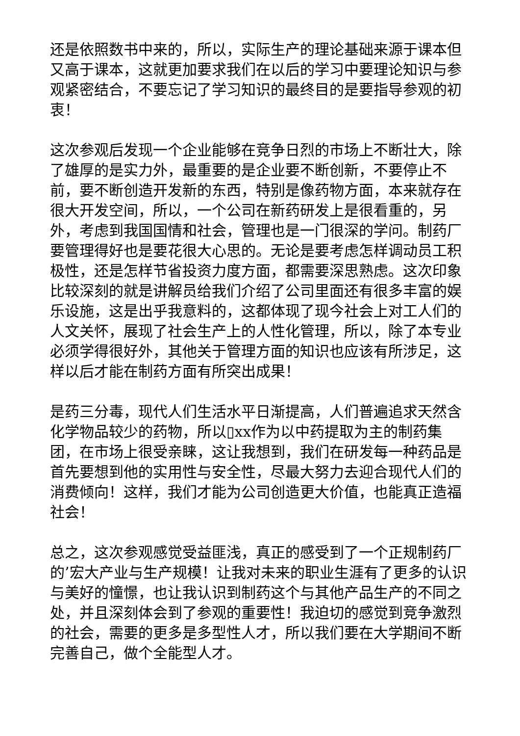还是依照数书中来的，所以，实际生产的理论基础来源于课本但又高于课本，这就更加要求我们在以后的学习中要理论知识与参观紧密结合，不要忘记了学习知识的最终目的是要指导参观的初衷！
这次参观后发现一个企业能够在竞争日烈的市场上不断壮大，除了雄厚的是实力外，最重要的是企业要不断创新，不要停止不前，要不断创造开发新的东西，特别是像药物方面，本来就存在很大开发空间，所以，一个公司在新药研发上是很看重的，另外，考虑到我国国情和社会，管理也是一门很深的学问。制药厂要管理得好也是要花很大心思的。无论是要考虑怎样调动员工积极性，还是怎样节省投资力度方面，都需要深思熟虑。这次印象比较深刻的就是讲解员给我们介绍了公司里面还有很多丰富的娱乐设施，这是出乎我意料的，这都体现了现今社会上对工人们的人文关怀，展现了社会生产上的人性化管理，所以，除了本专业必须学得很好外，其他关于管理方面的知识也应该有所涉足，这样以后才能在制药方面有所突出成果！
是药三分毒，现代人们生活水平日渐提高，人们普遍追求天然含化学物品较少的药物，所以▯xx作为以中药提取为主的制药集团，在市场上很受亲睐，这让我想到，我们在研发每一种药品是首先要想到他的实用性与安全性，尽最大努力去迎合现代人们的消费倾向！这样，我们才能为公司创造更大价值，也能真正造福社会！
总之，这次参观感觉受益匪浅，真正的感受到了一个正规制药厂的’宏大产业与生产规模！让我对未来的职业生涯有了更多的认识与美好的憧憬，也让我认识到制药这个与其他产品生产的不同之处，并且深刻体会到了参观的重要性！我迫切的感觉到竞争激烈的社会，需要的更多是多型性人才，所以我们要在大学期间不断完善自己，做个全能型人才。